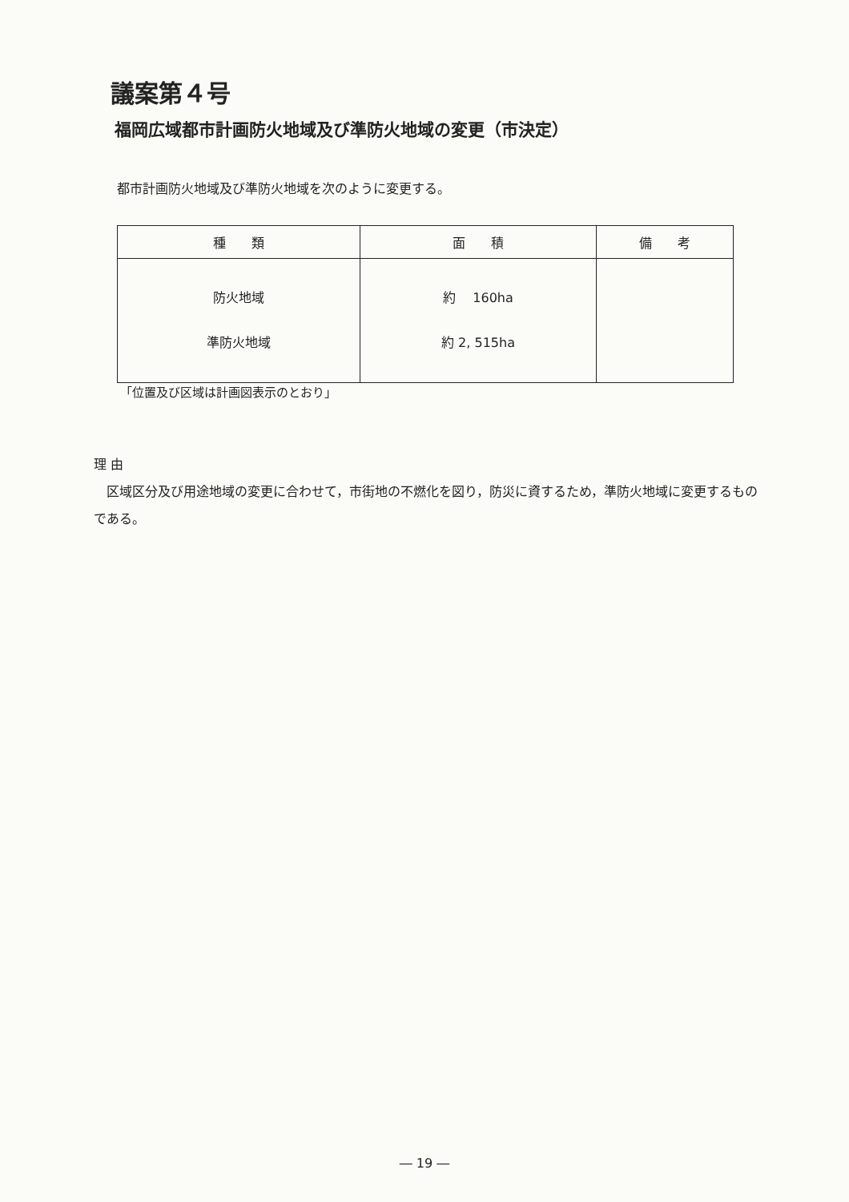議案第４号
福岡広域都市計画防火地域及び準防火地域の変更（市決定）
都市計画防火地域及び準防火地域を次のように変更する。
| 種 類 | 面 積 | 備 考 |
| --- | --- | --- |
| 防火地域 準防火地域 | 約 160ha 約 2, 515ha | |
「位置及び区域は計画図表示のとおり」
理 由
　区域区分及び用途地域の変更に合わせて，市街地の不燃化を図り，防災に資するため，準防火地域に変更するものである。
― 19 ―